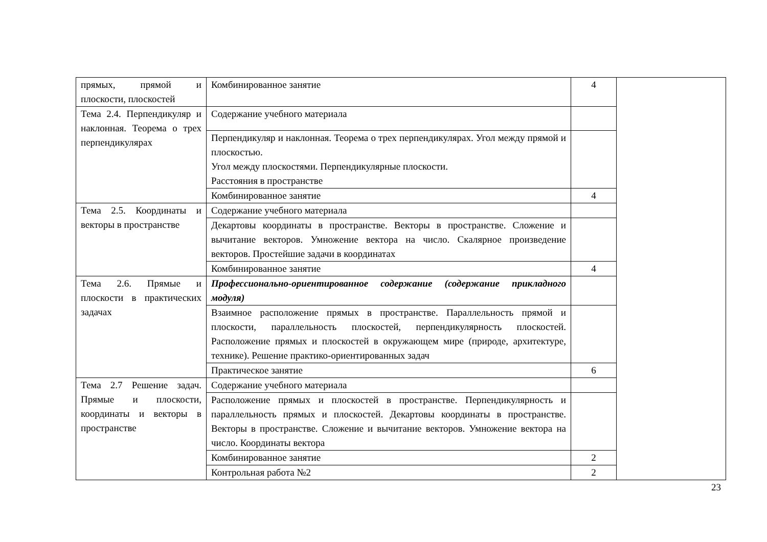| прямых, прямой и плоскости, плоскостей | Комбинированное занятие | 4 | |
| Тема 2.4. Перпендикуляр и наклонная. Теорема о трех перпендикулярах | Содержание учебного материала | | |
| | Перпендикуляр и наклонная. Теорема о трех перпендикулярах. Угол между прямой и плоскостью. Угол между плоскостями. Перпендикулярные плоскости. Расстояния в пространстве | | |
| | Комбинированное занятие | 4 | |
| Тема 2.5. Координаты и векторы в пространстве | Содержание учебного материала | | |
| | Декартовы координаты в пространстве. Векторы в пространстве. Сложение и вычитание векторов. Умножение вектора на число. Скалярное произведение векторов. Простейшие задачи в координатах | | |
| | Комбинированное занятие | 4 | |
| Тема 2.6. Прямые и плоскости в практических задачах | Профессионально-ориентированное содержание (содержание прикладного модуля) | | |
| | Взаимное расположение прямых в пространстве. Параллельность прямой и плоскости, параллельность плоскостей, перпендикулярность плоскостей. Расположение прямых и плоскостей в окружающем мире (природе, архитектуре, технике). Решение практико-ориентированных задач | | |
| | Практическое занятие | 6 | |
| Тема 2.7 Решение задач. Прямые и плоскости, координаты и векторы в пространстве | Содержание учебного материала | | |
| | Расположение прямых и плоскостей в пространстве. Перпендикулярность и параллельность прямых и плоскостей. Декартовы координаты в пространстве. Векторы в пространстве. Сложение и вычитание векторов. Умножение вектора на число. Координаты вектора | | |
| | Комбинированное занятие | 2 | |
| | Контрольная работа №2 | 2 | |
23